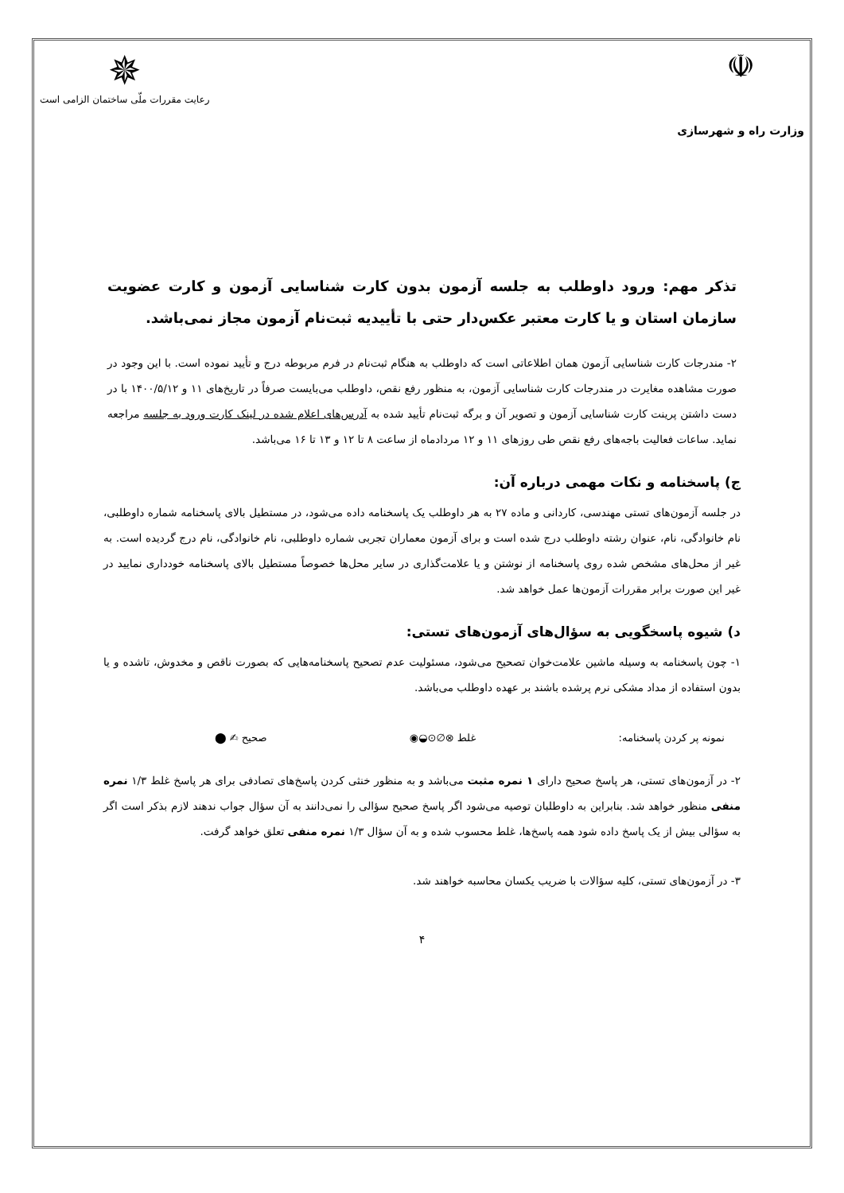☫
وزارت راه و شهرسازی
✵
رعایت مقررات ملّی ساختمان الزامی است
تذکر مهم: ورود داوطلب به جلسه آزمون بدون کارت شناسایی آزمون و کارت عضویت سازمان استان و یا کارت معتبر عکس‌دار حتی با تأییدیه ثبت‌نام آزمون مجاز نمی‌باشد.
۲- مندرجات کارت شناسایی آزمون همان اطلاعاتی است که داوطلب به هنگام ثبت‌نام در فرم مربوطه درج و تأیید نموده است. با این وجود در صورت مشاهده مغایرت در مندرجات کارت شناسایی آزمون، به منظور رفع نقص، داوطلب می‌بایست صرفاً در تاریخ‌های ۱۱ و ۱۴۰۰/۵/۱۲ با در دست داشتن پرینت کارت شناسایی آزمون و تصویر آن و برگه ثبت‌نام تأیید شده به آدرس‌های اعلام شده در لینک کارت ورود به جلسه مراجعه نماید. ساعات فعالیت باجه‌های رفع نقص طی روزهای ۱۱ و ۱۲ مردادماه از ساعت ۸ تا ۱۲ و ۱۳ تا ۱۶ می‌باشد.
ج) پاسخنامه و نکات مهمی درباره آن:
در جلسه آزمون‌های تستی مهندسی، کاردانی و ماده ۲۷ به هر داوطلب یک پاسخنامه داده می‌شود، در مستطیل بالای پاسخنامه شماره داوطلبی، نام خانوادگی، نام، عنوان رشته داوطلب درج شده است و برای آزمون معماران تجربی شماره داوطلبی، نام خانوادگی، نام درج گردیده است. به غیر از محل‌های مشخص شده روی پاسخنامه از نوشتن و یا علامت‌گذاری در سایر محل‌ها خصوصاً مستطیل بالای پاسخنامه خودداری نمایید در غیر این صورت برابر مقررات آزمون‌ها عمل خواهد شد.
د) شیوه پاسخگویی به سؤال‌های آزمون‌های تستی:
۱- چون پاسخنامه به وسیله ماشین علامت‌خوان تصحیح می‌شود، مسئولیت عدم تصحیح پاسخنامه‌هایی که بصورت ناقص و مخدوش، تاشده و یا بدون استفاده از مداد مشکی نرم پرشده باشند بر عهده داوطلب می‌باشد.
نمونه پر کردن پاسخنامه: غلط ⊗∅⊙◒◉ صحیح ✍ ⬤
۲- در آزمون‌های تستی، هر پاسخ صحیح دارای ۱ نمره مثبت می‌باشد و به منظور خنثی کردن پاسخ‌های تصادفی برای هر پاسخ غلط ۱/۳ نمره منفی منظور خواهد شد. بنابراین به داوطلبان توصیه می‌شود اگر پاسخ صحیح سؤالی را نمی‌دانند به آن سؤال جواب ندهند لازم بذکر است اگر به سؤالی بیش از یک پاسخ داده شود همه پاسخ‌ها، غلط محسوب شده و به آن سؤال ۱/۳ نمره منفی تعلق خواهد گرفت.
۳- در آزمون‌های تستی، کلیه سؤالات با ضریب یکسان محاسبه خواهند شد.
۴